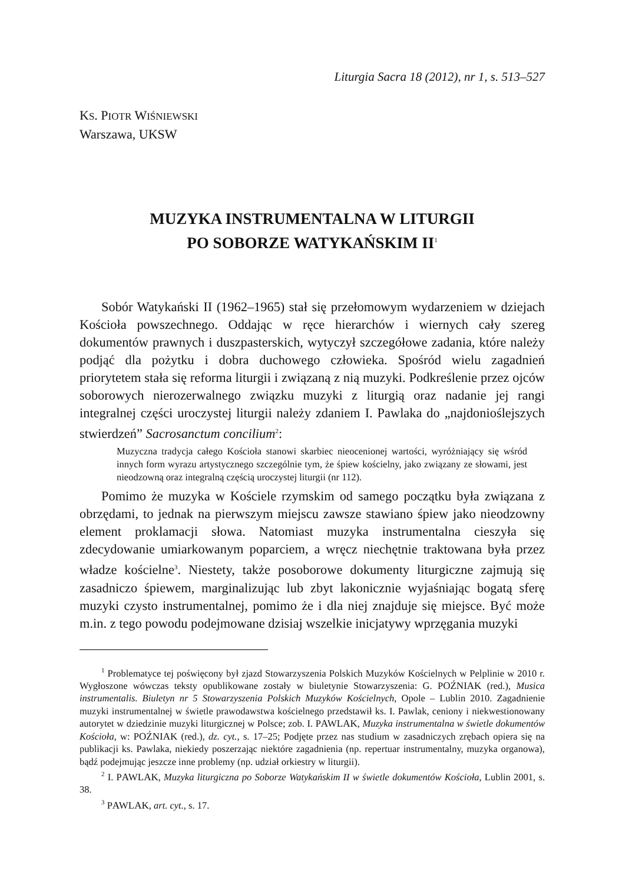Liturgia Sacra 18 (2012), nr 1, s. 513–527
KS. PIOTR WIŚNIEWSKI
Warszawa, UKSW
MUZYKA INSTRUMENTALNA W LITURGII
PO SOBORZE WATYKAŃSKIM II<sup>1</sup>
Sobór Watykański II (1962–1965) stał się przełomowym wydarzeniem w dziejach Kościoła powszechnego. Oddając w ręce hierarchów i wiernych cały szereg dokumentów prawnych i duszpasterskich, wytyczył szczegółowe zadania, które należy podjąć dla pożytku i dobra duchowego człowieka. Spośród wielu zagadnień priorytetem stała się reforma liturgii i związaną z nią muzyki. Podkreślenie przez ojców soborowych nierozerwalnego związku muzyki z liturgią oraz nadanie jej rangi integralnej części uroczystej liturgii należy zdaniem I. Pawlaka do „najdonioślejszych stwierdzeń” Sacrosanctum concilium<sup>2</sup>:
Muzyczna tradycja całego Kościoła stanowi skarbiec nieocenionej wartości, wyróżniający się wśród innych form wyrazu artystycznego szczególnie tym, że śpiew kościelny, jako związany ze słowami, jest nieodzowną oraz integralną częścią uroczystej liturgii (nr 112).
Pomimo że muzyka w Kościele rzymskim od samego początku była związana z obrzędami, to jednak na pierwszym miejscu zawsze stawiano śpiew jako nieodzowny element proklamacji słowa. Natomiast muzyka instrumentalna cieszyła się zdecydowanie umiarkowanym poparciem, a wręcz niechętnie traktowana była przez władze kościelne<sup>3</sup>. Niestety, także posoborowe dokumenty liturgiczne zajmują się zasadniczo śpiewem, marginalizując lub zbyt lakonicznie wyjaśniając bogatą sferę muzyki czysto instrumentalnej, pomimo że i dla niej znajduje się miejsce. Być może m.in. z tego powodu podejmowane dzisiaj wszelkie inicjatywy wprzęgania muzyki
<sup>1</sup> Problematyce tej poświęcony był zjazd Stowarzyszenia Polskich Muzyków Kościelnych w Pelplinie w 2010 r. Wygłoszone wówczas teksty opublikowane zostały w biuletynie Stowarzyszenia: G. POŹNIAK (red.), Musica instrumentalis. Biuletyn nr 5 Stowarzyszenia Polskich Muzyków Kościelnych, Opole – Lublin 2010. Zagadnienie muzyki instrumentalnej w świetle prawodawstwa kościelnego przedstawił ks. I. Pawlak, ceniony i niekwestionowany autorytet w dziedzinie muzyki liturgicznej w Polsce; zob. I. PAWLAK, Muzyka instrumentalna w świetle dokumentów Kościoła, w: POŹNIAK (red.), dz. cyt., s. 17–25; Podjęte przez nas studium w zasadniczych zrębach opiera się na publikacji ks. Pawlaka, niekiedy poszerzając niektóre zagadnienia (np. repertuar instrumentalny, muzyka organowa), bądź podejmując jeszcze inne problemy (np. udział orkiestry w liturgii).
<sup>2</sup> I. PAWLAK, Muzyka liturgiczna po Soborze Watykańskim II w świetle dokumentów Kościoła, Lublin 2001, s. 38.
<sup>3</sup> PAWLAK, art. cyt., s. 17.